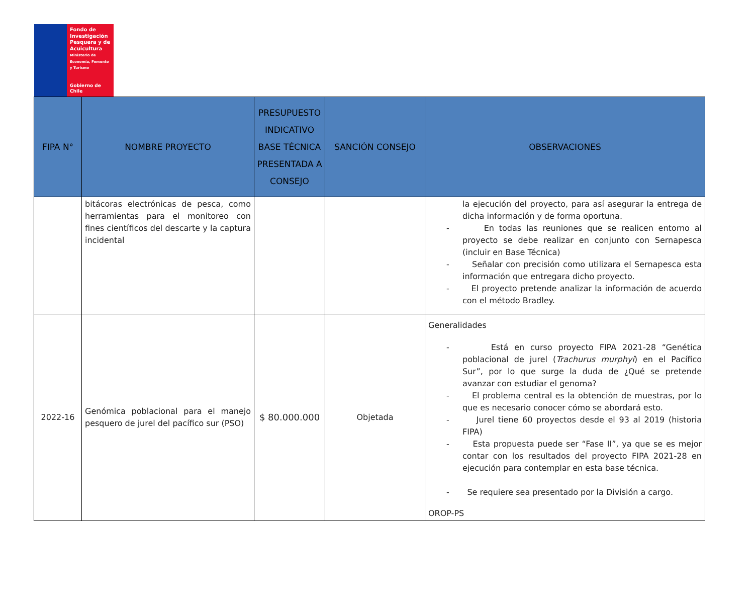Fondo de Investigación Pesquera y de Acuicultura
Ministerio de Economía, Fomento y Turismo
Gobierno de Chile
| FIPA N° | NOMBRE PROYECTO | PRESUPUESTO INDICATIVO BASE TÉCNICA PRESENTADA A CONSEJO | SANCIÓN CONSEJO | OBSERVACIONES |
| --- | --- | --- | --- | --- |
| | bitácoras electrónicas de pesca, como herramientas para el monitoreo con fines científicos del descarte y la captura incidental | | | la ejecución del proyecto, para así asegurar la entrega de dicha información y de forma oportuna. - En todas las reuniones que se realicen entorno al proyecto se debe realizar en conjunto con Sernapesca (incluir en Base Técnica) - Señalar con precisión como utilizara el Sernapesca esta información que entregara dicho proyecto. - El proyecto pretende analizar la información de acuerdo con el método Bradley. |
| 2022-16 | Genómica poblacional para el manejo pesquero de jurel del pacífico sur (PSO) | $ 80.000.000 | Objetada | Generalidades - Está en curso proyecto FIPA 2021-28 “Genética poblacional de jurel ( Trachurus murphyi ) en el Pacífico Sur”, por lo que surge la duda de ¿Qué se pretende avanzar con estudiar el genoma? - El problema central es la obtención de muestras, por lo que es necesario conocer cómo se abordará esto. - Jurel tiene 60 proyectos desde el 93 al 2019 (historia FIPA) - Esta propuesta puede ser “Fase II”, ya que se es mejor contar con los resultados del proyecto FIPA 2021-28 en ejecución para contemplar en esta base técnica. - Se requiere sea presentado por la División a cargo. OROP-PS |